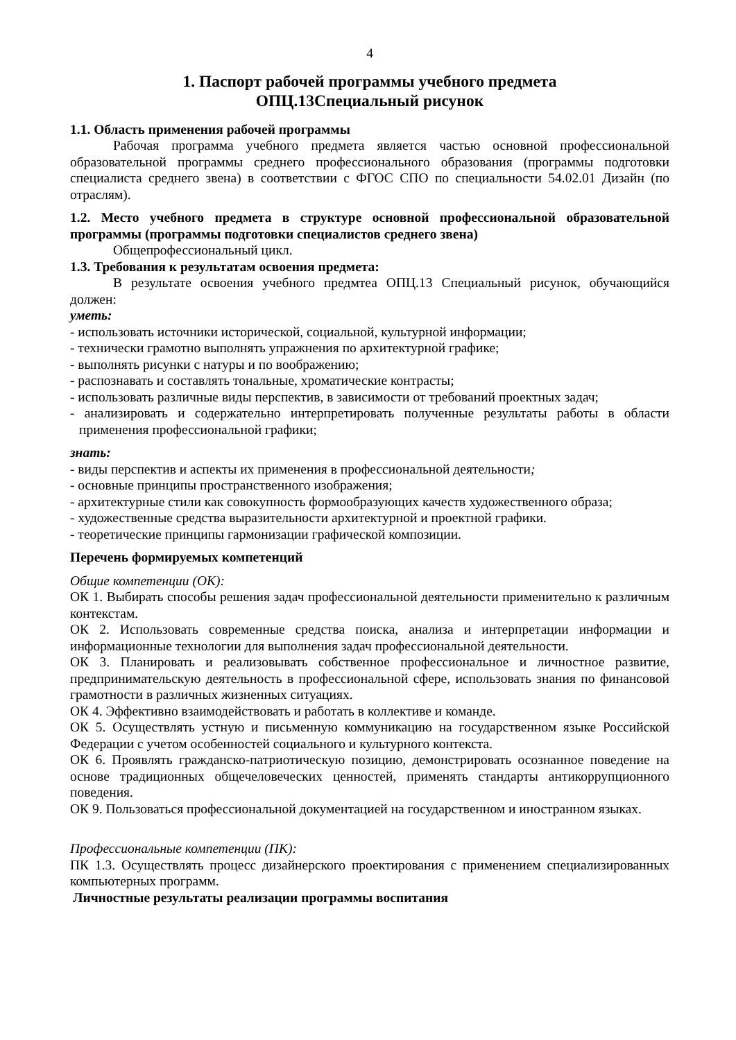4
1. Паспорт рабочей программы учебного предмета
ОПЦ.13Специальный рисунок
1.1. Область применения рабочей программы
Рабочая программа учебного предмета является частью основной профессиональной образовательной программы среднего профессионального образования (программы подготовки специалиста среднего звена) в соответствии с ФГОС СПО по специальности 54.02.01 Дизайн (по отраслям).
1.2. Место учебного предмета в структуре основной профессиональной образовательной программы (программы подготовки специалистов среднего звена)
Общепрофессиональный цикл.
1.3. Требования к результатам освоения предмета:
В результате освоения учебного предмтеа ОПЦ.13 Специальный рисунок, обучающийся должен:
уметь:
- использовать источники исторической, социальной, культурной информации;
- технически грамотно выполнять упражнения по архитектурной графике;
- выполнять рисунки с натуры и по воображению;
- распознавать и составлять тональные, хроматические контрасты;
- использовать различные виды перспектив, в зависимости от требований проектных задач;
- анализировать и содержательно интерпретировать полученные результаты работы в области применения профессиональной графики;
знать:
- виды перспектив и аспекты их применения в профессиональной деятельности;
- основные принципы пространственного изображения;
- архитектурные стили как совокупность формообразующих качеств художественного образа;
- художественные средства выразительности архитектурной и проектной графики.
- теоретические принципы гармонизации графической композиции.
Перечень формируемых компетенций
Общие компетенции (ОК):
ОК 1. Выбирать способы решения задач профессиональной деятельности применительно к различным контекстам.
ОК 2. Использовать современные средства поиска, анализа и интерпретации информации и информационные технологии для выполнения задач профессиональной деятельности.
ОК 3. Планировать и реализовывать собственное профессиональное и личностное развитие, предпринимательскую деятельность в профессиональной сфере, использовать знания по финансовой грамотности в различных жизненных ситуациях.
ОК 4. Эффективно взаимодействовать и работать в коллективе и команде.
ОК 5. Осуществлять устную и письменную коммуникацию на государственном языке Российской Федерации с учетом особенностей социального и культурного контекста.
ОК 6. Проявлять гражданско-патриотическую позицию, демонстрировать осознанное поведение на основе традиционных общечеловеческих ценностей, применять стандарты антикоррупционного поведения.
ОК 9. Пользоваться профессиональной документацией на государственном и иностранном языках.
Профессиональные компетенции (ПК):
ПК 1.3. Осуществлять процесс дизайнерского проектирования с применением специализированных компьютерных программ.
Личностные результаты реализации программы воспитания